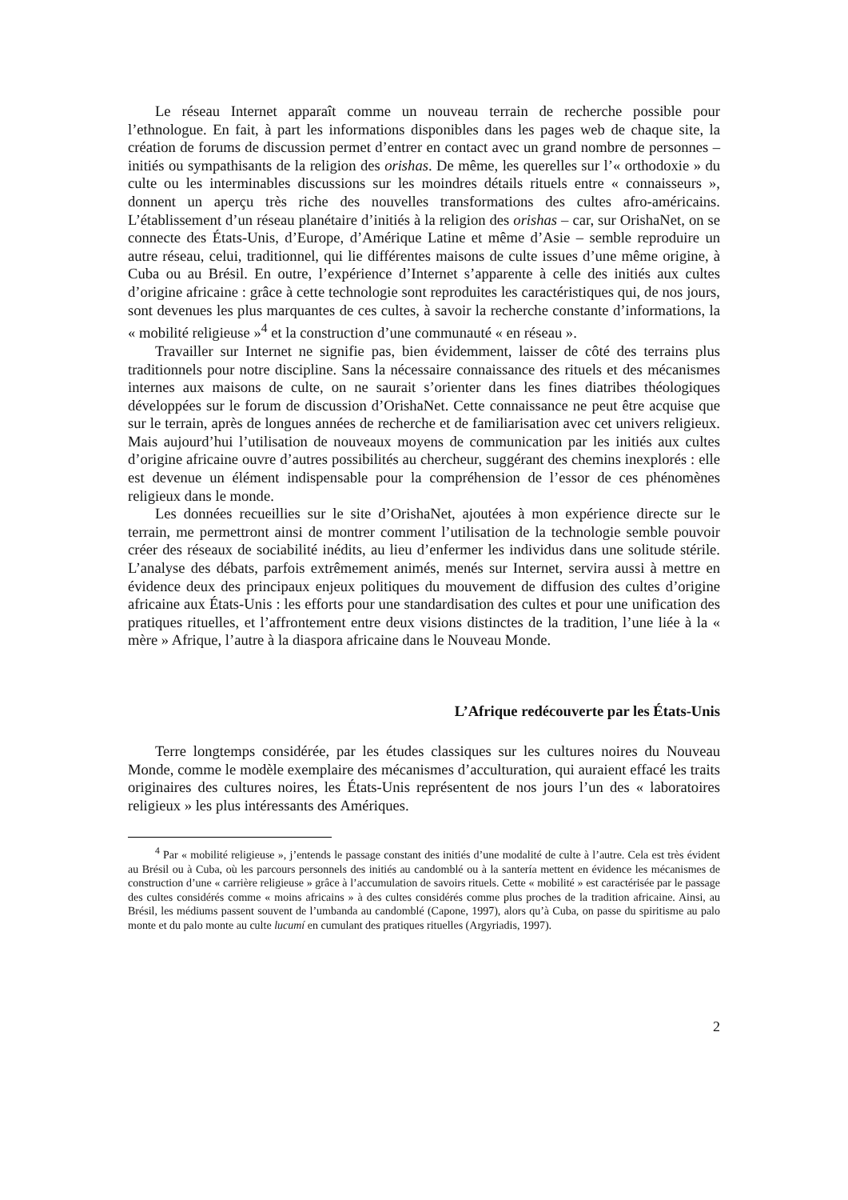Le réseau Internet apparaît comme un nouveau terrain de recherche possible pour l’ethnologue. En fait, à part les informations disponibles dans les pages web de chaque site, la création de forums de discussion permet d’entrer en contact avec un grand nombre de personnes – initiés ou sympathisants de la religion des orishas. De même, les querelles sur l’« orthodoxie » du culte ou les interminables discussions sur les moindres détails rituels entre « connaisseurs », donnent un aperçu très riche des nouvelles transformations des cultes afro-américains. L’établissement d’un réseau planétaire d’initiés à la religion des orishas – car, sur OrishaNet, on se connecte des États-Unis, d’Europe, d’Amérique Latine et même d’Asie – semble reproduire un autre réseau, celui, traditionnel, qui lie différentes maisons de culte issues d’une même origine, à Cuba ou au Brésil. En outre, l’expérience d’Internet s’apparente à celle des initiés aux cultes d’origine africaine : grâce à cette technologie sont reproduites les caractéristiques qui, de nos jours, sont devenues les plus marquantes de ces cultes, à savoir la recherche constante d’informations, la « mobilité religieuse »<sup>4</sup> et la construction d’une communauté « en réseau ».
Travailler sur Internet ne signifie pas, bien évidemment, laisser de côté des terrains plus traditionnels pour notre discipline. Sans la nécessaire connaissance des rituels et des mécanismes internes aux maisons de culte, on ne saurait s’orienter dans les fines diatribes théologiques développées sur le forum de discussion d’OrishaNet. Cette connaissance ne peut être acquise que sur le terrain, après de longues années de recherche et de familiarisation avec cet univers religieux. Mais aujourd’hui l’utilisation de nouveaux moyens de communication par les initiés aux cultes d’origine africaine ouvre d’autres possibilités au chercheur, suggérant des chemins inexplorés : elle est devenue un élément indispensable pour la compréhension de l’essor de ces phénomènes religieux dans le monde.
Les données recueillies sur le site d’OrishaNet, ajoutées à mon expérience directe sur le terrain, me permettront ainsi de montrer comment l’utilisation de la technologie semble pouvoir créer des réseaux de sociabilité inédits, au lieu d’enfermer les individus dans une solitude stérile. L’analyse des débats, parfois extrêmement animés, menés sur Internet, servira aussi à mettre en évidence deux des principaux enjeux politiques du mouvement de diffusion des cultes d’origine africaine aux États-Unis : les efforts pour une standardisation des cultes et pour une unification des pratiques rituelles, et l’affrontement entre deux visions distinctes de la tradition, l’une liée à la « mère » Afrique, l’autre à la diaspora africaine dans le Nouveau Monde.
L’Afrique redécouverte par les États-Unis
Terre longtemps considérée, par les études classiques sur les cultures noires du Nouveau Monde, comme le modèle exemplaire des mécanismes d’acculturation, qui auraient effacé les traits originaires des cultures noires, les États-Unis représentent de nos jours l’un des « laboratoires religieux » les plus intéressants des Amériques.
<sup>4</sup> Par « mobilité religieuse », j’entends le passage constant des initiés d’une modalité de culte à l’autre. Cela est très évident au Brésil ou à Cuba, où les parcours personnels des initiés au candomblé ou à la santería mettent en évidence les mécanismes de construction d’une « carrière religieuse » grâce à l’accumulation de savoirs rituels. Cette « mobilité » est caractérisée par le passage des cultes considérés comme « moins africains » à des cultes considérés comme plus proches de la tradition africaine. Ainsi, au Brésil, les médiums passent souvent de l’umbanda au candomblé (Capone, 1997), alors qu’à Cuba, on passe du spiritisme au palo monte et du palo monte au culte lucumí en cumulant des pratiques rituelles (Argyriadis, 1997).
2